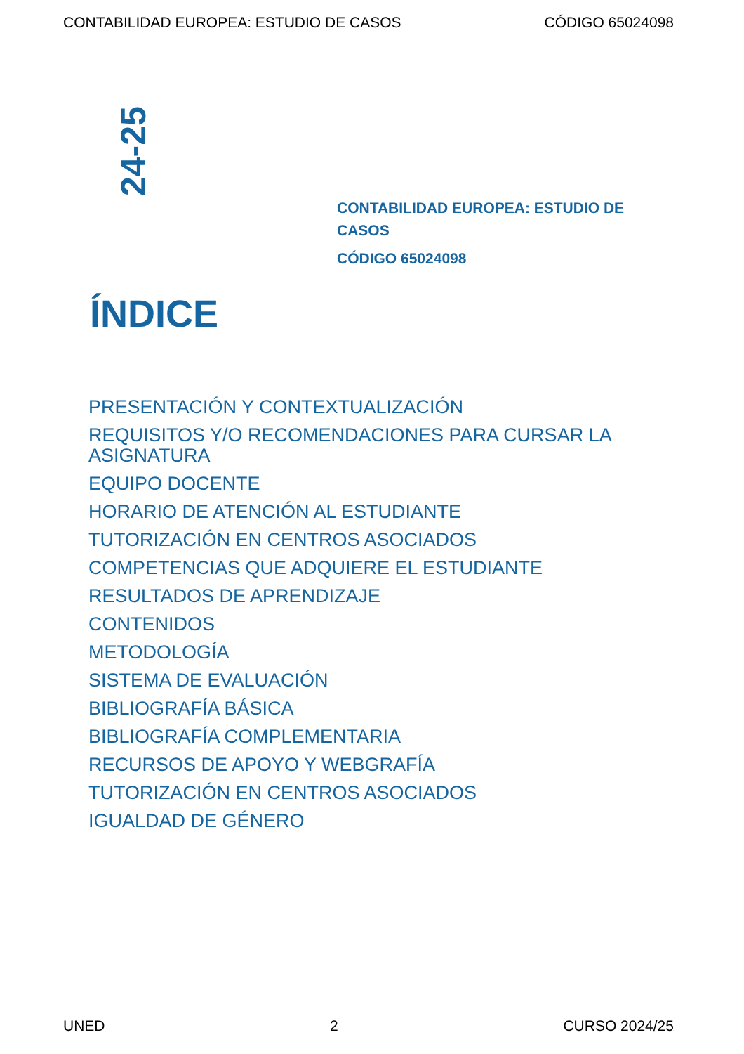CONTABILIDAD EUROPEA: ESTUDIO DE CASOS CÓDIGO 65024098
24-25
CONTABILIDAD EUROPEA: ESTUDIO DE CASOS
CÓDIGO 65024098
ÍNDICE
PRESENTACIÓN Y CONTEXTUALIZACIÓN
REQUISITOS Y/O RECOMENDACIONES PARA CURSAR LA ASIGNATURA
EQUIPO DOCENTE
HORARIO DE ATENCIÓN AL ESTUDIANTE
TUTORIZACIÓN EN CENTROS ASOCIADOS
COMPETENCIAS QUE ADQUIERE EL ESTUDIANTE
RESULTADOS DE APRENDIZAJE
CONTENIDOS
METODOLOGÍA
SISTEMA DE EVALUACIÓN
BIBLIOGRAFÍA BÁSICA
BIBLIOGRAFÍA COMPLEMENTARIA
RECURSOS DE APOYO Y WEBGRAFÍA
TUTORIZACIÓN EN CENTROS ASOCIADOS
IGUALDAD DE GÉNERO
UNED 2 CURSO 2024/25